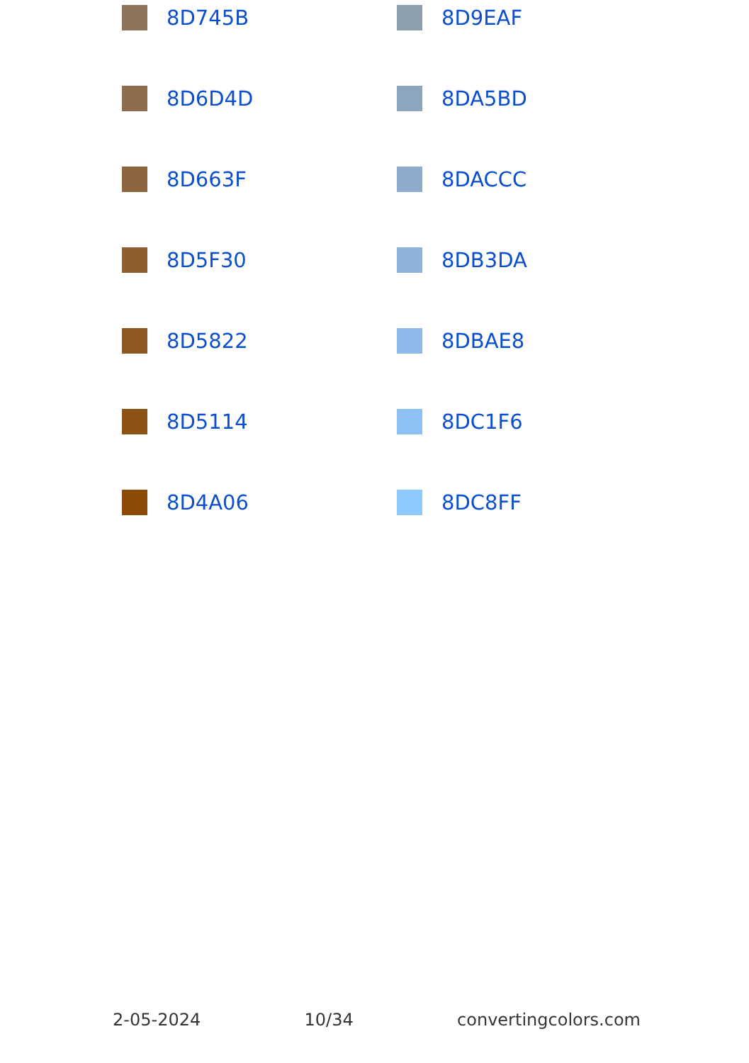8D745B
8D9EAF
8D6D4D
8DA5BD
8D663F
8DACCC
8D5F30
8DB3DA
8D5822
8DBAE8
8D5114
8DC1F6
8D4A06
8DC8FF
2-05-2024 10/34 convertingcolors.com